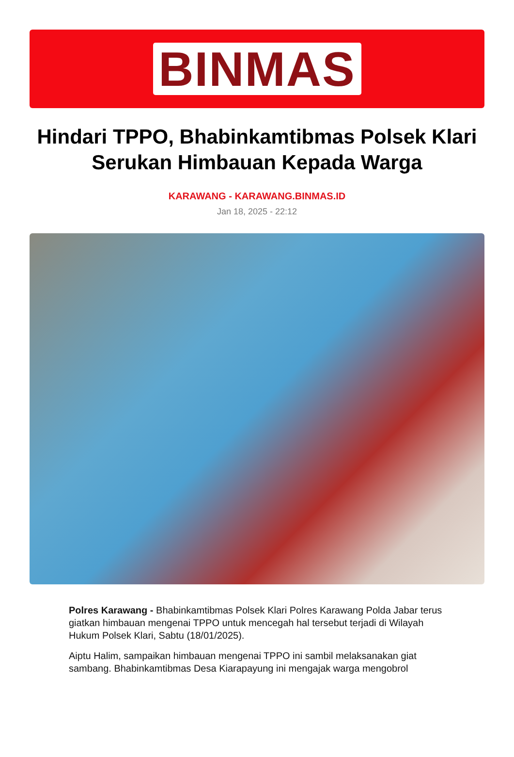BINMAS
Hindari TPPO, Bhabinkamtibmas Polsek Klari Serukan Himbauan Kepada Warga
KARAWANG - KARAWANG.BINMAS.ID
Jan 18, 2025 - 22:12
Polres Karawang - Bhabinkamtibmas Polsek Klari Polres Karawang Polda Jabar terus giatkan himbauan mengenai TPPO untuk mencegah hal tersebut terjadi di Wilayah Hukum Polsek Klari, Sabtu (18/01/2025).
Aiptu Halim, sampaikan himbauan mengenai TPPO ini sambil melaksanakan giat sambang. Bhabinkamtibmas Desa Kiarapayung ini mengajak warga mengobrol